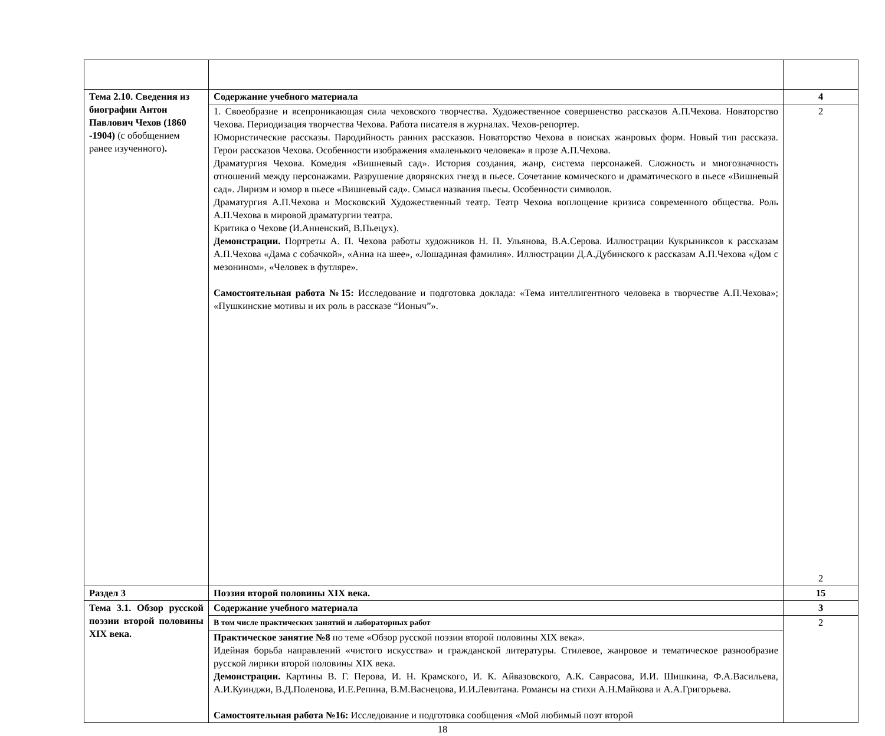| Тема 2.10. Сведения из биографии Антон Павлович Чехов (1860 -1904) (с обобщением ранее изученного) . | Содержание учебного материала | 4 |
| | 1. Своеобразие и всепроникающая сила чеховского творчества. Художественное совершенство рассказов А.П.Чехова. Новаторство Чехова. Периодизация творчества Чехова. Работа писателя в журналах. Чехов-репортер. Юмористические рассказы. Пародийность ранних рассказов. Новаторство Чехова в поисках жанровых форм. Новый тип рассказа. Герои рассказов Чехова. Особенности изображения «маленького человека» в прозе А.П.Чехова. Драматургия Чехова. Комедия «Вишневый сад». История создания, жанр, система персонажей. Сложность и многозначность отношений между персонажами. Разрушение дворянских гнезд в пьесе. Сочетание комического и драматического в пьесе «Вишневый сад». Лиризм и юмор в пьесе «Вишневый сад». Смысл названия пьесы. Особенности символов. Драматургия А.П.Чехова и Московский Художественный театр. Театр Чехова воплощение кризиса современного общества. Роль А.П.Чехова в мировой драматургии театра. Критика о Чехове (И.Анненский, В.Пьецух). Демонстрации. Портреты А. П. Чехова работы художников Н. П. Ульянова, В.А.Серова. Иллюстрации Кукрыниксов к рассказам А.П.Чехова «Дама с собачкой», «Анна на шее», «Лошадиная фамилия». Иллюстрации Д.А.Дубинского к рассказам А.П.Чехова «Дом с мезонином», «Человек в футляре». Самостоятельная работа №15: Исследование и подготовка доклада: «Тема интеллигентного человека в творчестве А.П.Чехова»; «Пушкинские мотивы и их роль в рассказе “Ионыч”». | 2 2 |
| Раздел 3 | Поэзия второй половины XIX века. | 15 |
| Тема 3.1. Обзор русской поэзии второй половины XIX века. | Содержание учебного материала | 3 |
| | В том числе практических занятий и лабораторных работ | 2 |
| | Практическое занятие №8 по теме «Обзор русской поэзии второй половины XIX века». Идейная борьба направлений «чистого искусства» и гражданской литературы. Стилевое, жанровое и тематическое разнообразие русской лирики второй половины XIX века. Демонстрации. Картины В. Г. Перова, И. Н. Крамского, И. К. Айвазовского, А.К. Саврасова, И.И. Шишкина, Ф.А.Васильева, А.И.Куинджи, В.Д.Поленова, И.Е.Репина, В.М.Васнецова, И.И.Левитана. Романсы на стихи А.Н.Майкова и А.А.Григорьева. Самостоятельная работа №16: Исследование и подготовка сообщения «Мой любимый поэт второй | |
18